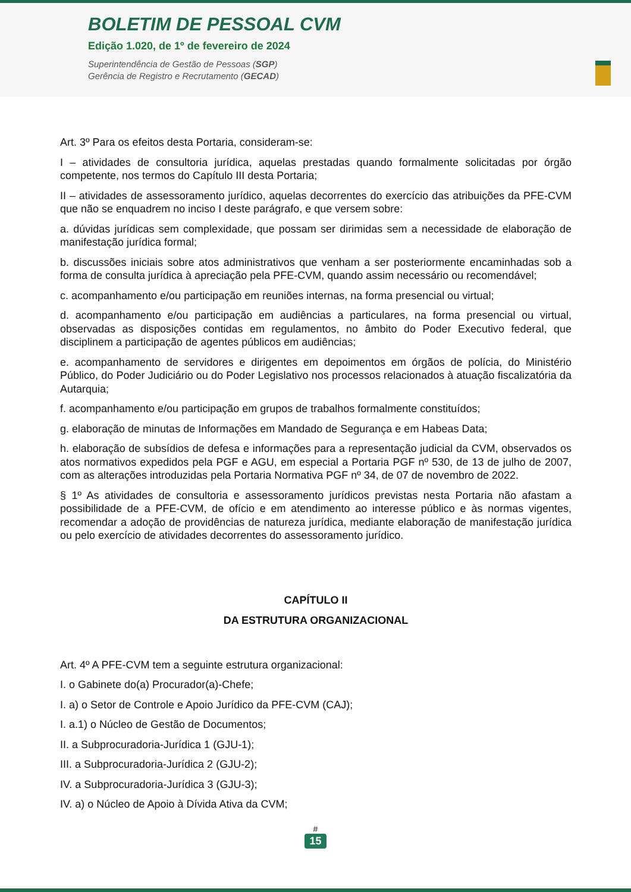BOLETIM DE PESSOAL CVM
Edição 1.020, de 1º de fevereiro de 2024
Superintendência de Gestão de Pessoas (SGP)
Gerência de Registro e Recrutamento (GECAD)
Art. 3º Para os efeitos desta Portaria, consideram-se:
I – atividades de consultoria jurídica, aquelas prestadas quando formalmente solicitadas por órgão competente, nos termos do Capítulo III desta Portaria;
II – atividades de assessoramento jurídico, aquelas decorrentes do exercício das atribuições da PFE-CVM que não se enquadrem no inciso I deste parágrafo, e que versem sobre:
a. dúvidas jurídicas sem complexidade, que possam ser dirimidas sem a necessidade de elaboração de manifestação jurídica formal;
b. discussões iniciais sobre atos administrativos que venham a ser posteriormente encaminhadas sob a forma de consulta jurídica à apreciação pela PFE-CVM, quando assim necessário ou recomendável;
c. acompanhamento e/ou participação em reuniões internas, na forma presencial ou virtual;
d. acompanhamento e/ou participação em audiências a particulares, na forma presencial ou virtual, observadas as disposições contidas em regulamentos, no âmbito do Poder Executivo federal, que disciplinem a participação de agentes públicos em audiências;
e. acompanhamento de servidores e dirigentes em depoimentos em órgãos de polícia, do Ministério Público, do Poder Judiciário ou do Poder Legislativo nos processos relacionados à atuação fiscalizatória da Autarquia;
f. acompanhamento e/ou participação em grupos de trabalhos formalmente constituídos;
g. elaboração de minutas de Informações em Mandado de Segurança e em Habeas Data;
h. elaboração de subsídios de defesa e informações para a representação judicial da CVM, observados os atos normativos expedidos pela PGF e AGU, em especial a Portaria PGF nº 530, de 13 de julho de 2007, com as alterações introduzidas pela Portaria Normativa PGF nº 34, de 07 de novembro de 2022.
§ 1º As atividades de consultoria e assessoramento jurídicos previstas nesta Portaria não afastam a possibilidade de a PFE-CVM, de ofício e em atendimento ao interesse público e às normas vigentes, recomendar a adoção de providências de natureza jurídica, mediante elaboração de manifestação jurídica ou pelo exercício de atividades decorrentes do assessoramento jurídico.
CAPÍTULO II
DA ESTRUTURA ORGANIZACIONAL
Art. 4º A PFE-CVM tem a seguinte estrutura organizacional:
I. o Gabinete do(a) Procurador(a)-Chefe;
I. a) o Setor de Controle e Apoio Jurídico da PFE-CVM (CAJ);
I. a.1) o Núcleo de Gestão de Documentos;
II. a Subprocuradoria-Jurídica 1 (GJU-1);
III. a Subprocuradoria-Jurídica 2 (GJU-2);
IV. a Subprocuradoria-Jurídica 3 (GJU-3);
IV. a) o Núcleo de Apoio à Dívida Ativa da CVM;
#
15